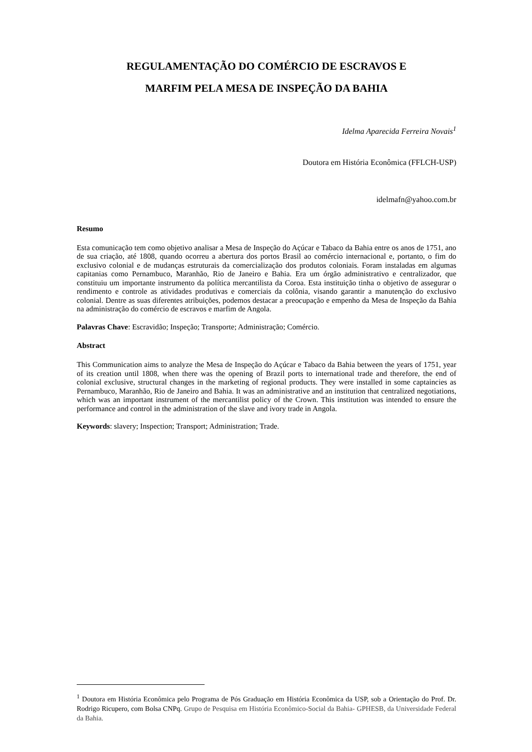REGULAMENTAÇÃO DO COMÉRCIO DE ESCRAVOS E
MARFIM PELA MESA DE INSPEÇÃO DA BAHIA
Idelma Aparecida Ferreira Novais<sup>1</sup>
Doutora em História Econômica (FFLCH-USP)
idelmafn@yahoo.com.br
Resumo
Esta comunicação tem como objetivo analisar a Mesa de Inspeção do Açúcar e Tabaco da Bahia entre os anos de 1751, ano de sua criação, até 1808, quando ocorreu a abertura dos portos Brasil ao comércio internacional e, portanto, o fim do exclusivo colonial e de mudanças estruturais da comercialização dos produtos coloniais. Foram instaladas em algumas capitanias como Pernambuco, Maranhão, Rio de Janeiro e Bahia. Era um órgão administrativo e centralizador, que constituiu um importante instrumento da política mercantilista da Coroa. Esta instituição tinha o objetivo de assegurar o rendimento e controle as atividades produtivas e comerciais da colônia, visando garantir a manutenção do exclusivo colonial. Dentre as suas diferentes atribuições, podemos destacar a preocupação e empenho da Mesa de Inspeção da Bahia na administração do comércio de escravos e marfim de Angola.
Palavras Chave: Escravidão; Inspeção; Transporte; Administração; Comércio.
Abstract
This Communication aims to analyze the Mesa de Inspeção do Açúcar e Tabaco da Bahia between the years of 1751, year of its creation until 1808, when there was the opening of Brazil ports to international trade and therefore, the end of colonial exclusive, structural changes in the marketing of regional products. They were installed in some captaincies as Pernambuco, Maranhão, Rio de Janeiro and Bahia. It was an administrative and an institution that centralized negotiations, which was an important instrument of the mercantilist policy of the Crown. This institution was intended to ensure the performance and control in the administration of the slave and ivory trade in Angola.
Keywords: slavery; Inspection; Transport; Administration; Trade.
<sup>1</sup> Doutora em História Econômica pelo Programa de Pós Graduação em História Econômica da USP, sob a Orientação do Prof. Dr. Rodrigo Ricupero, com Bolsa CNPq. Grupo de Pesquisa em História Econômico-Social da Bahia- GPHESB, da Universidade Federal da Bahia.